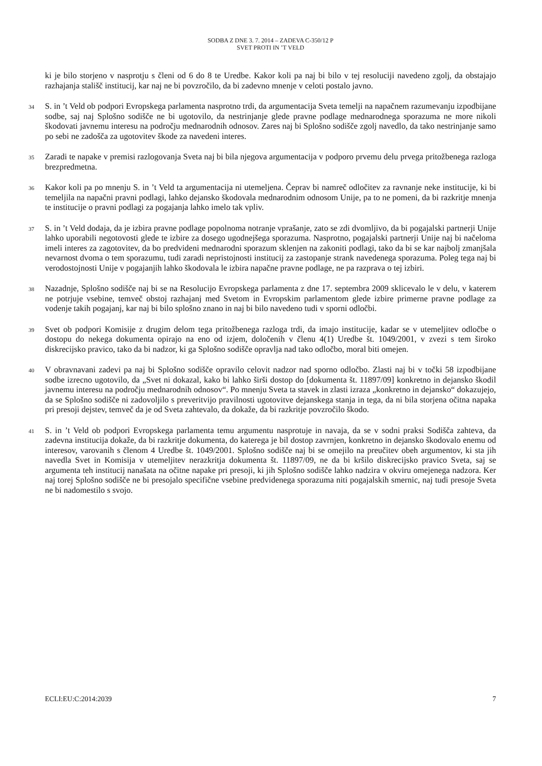SODBA Z DNE 3. 7. 2014 – ZADEVA C-350/12 P
SVET PROTI IN ’T VELD
ki je bilo storjeno v nasprotju s členi od 6 do 8 te Uredbe. Kakor koli pa naj bi bilo v tej resoluciji navedeno zgolj, da obstajajo razhajanja stališč institucij, kar naj ne bi povzročilo, da bi zadevno mnenje v celoti postalo javno.
34
S. in ’t Veld ob podpori Evropskega parlamenta nasprotno trdi, da argumentacija Sveta temelji na napačnem razumevanju izpodbijane sodbe, saj naj Splošno sodišče ne bi ugotovilo, da nestrinjanje glede pravne podlage mednarodnega sporazuma ne more nikoli škodovati javnemu interesu na področju mednarodnih odnosov. Zares naj bi Splošno sodišče zgolj navedlo, da tako nestrinjanje samo po sebi ne zadošča za ugotovitev škode za navedeni interes.
35
Zaradi te napake v premisi razlogovanja Sveta naj bi bila njegova argumentacija v podporo prvemu delu prvega pritožbenega razloga brezpredmetna.
36
Kakor koli pa po mnenju S. in ’t Veld ta argumentacija ni utemeljena. Čeprav bi namreč odločitev za ravnanje neke institucije, ki bi temeljila na napačni pravni podlagi, lahko dejansko škodovala mednarodnim odnosom Unije, pa to ne pomeni, da bi razkritje mnenja te institucije o pravni podlagi za pogajanja lahko imelo tak vpliv.
37
S. in ’t Veld dodaja, da je izbira pravne podlage popolnoma notranje vprašanje, zato se zdi dvomljivo, da bi pogajalski partnerji Unije lahko uporabili negotovosti glede te izbire za dosego ugodnejšega sporazuma. Nasprotno, pogajalski partnerji Unije naj bi načeloma imeli interes za zagotovitev, da bo predvideni mednarodni sporazum sklenjen na zakoniti podlagi, tako da bi se kar najbolj zmanjšala nevarnost dvoma o tem sporazumu, tudi zaradi nepristojnosti institucij za zastopanje strank navedenega sporazuma. Poleg tega naj bi verodostojnosti Unije v pogajanjih lahko škodovala le izbira napačne pravne podlage, ne pa razprava o tej izbiri.
38
Nazadnje, Splošno sodišče naj bi se na Resolucijo Evropskega parlamenta z dne 17. septembra 2009 sklicevalo le v delu, v katerem ne potrjuje vsebine, temveč obstoj razhajanj med Svetom in Evropskim parlamentom glede izbire primerne pravne podlage za vodenje takih pogajanj, kar naj bi bilo splošno znano in naj bi bilo navedeno tudi v sporni odločbi.
39
Svet ob podpori Komisije z drugim delom tega pritožbenega razloga trdi, da imajo institucije, kadar se v utemeljitev odločbe o dostopu do nekega dokumenta opirajo na eno od izjem, določenih v členu 4(1) Uredbe št. 1049/2001, v zvezi s tem široko diskrecijsko pravico, tako da bi nadzor, ki ga Splošno sodišče opravlja nad tako odločbo, moral biti omejen.
40
V obravnavani zadevi pa naj bi Splošno sodišče opravilo celovit nadzor nad sporno odločbo. Zlasti naj bi v točki 58 izpodbijane sodbe izrecno ugotovilo, da „Svet ni dokazal, kako bi lahko širši dostop do [dokumenta št. 11897/09] konkretno in dejansko škodil javnemu interesu na področju mednarodnih odnosov“. Po mnenju Sveta ta stavek in zlasti izraza „konkretno in dejansko“ dokazujejo, da se Splošno sodišče ni zadovoljilo s preveritvijo pravilnosti ugotovitve dejanskega stanja in tega, da ni bila storjena očitna napaka pri presoji dejstev, temveč da je od Sveta zahtevalo, da dokaže, da bi razkritje povzročilo škodo.
41
S. in ’t Veld ob podpori Evropskega parlamenta temu argumentu nasprotuje in navaja, da se v sodni praksi Sodišča zahteva, da zadevna institucija dokaže, da bi razkritje dokumenta, do katerega je bil dostop zavrnjen, konkretno in dejansko škodovalo enemu od interesov, varovanih s členom 4 Uredbe št. 1049/2001. Splošno sodišče naj bi se omejilo na preučitev obeh argumentov, ki sta jih navedla Svet in Komisija v utemeljitev nerazkritja dokumenta št. 11897/09, ne da bi kršilo diskrecijsko pravico Sveta, saj se argumenta teh institucij nanašata na očitne napake pri presoji, ki jih Splošno sodišče lahko nadzira v okviru omejenega nadzora. Ker naj torej Splošno sodišče ne bi presojalo specifične vsebine predvidenega sporazuma niti pogajalskih smernic, naj tudi presoje Sveta ne bi nadomestilo s svojo.
ECLI:EU:C:2014:2039 7